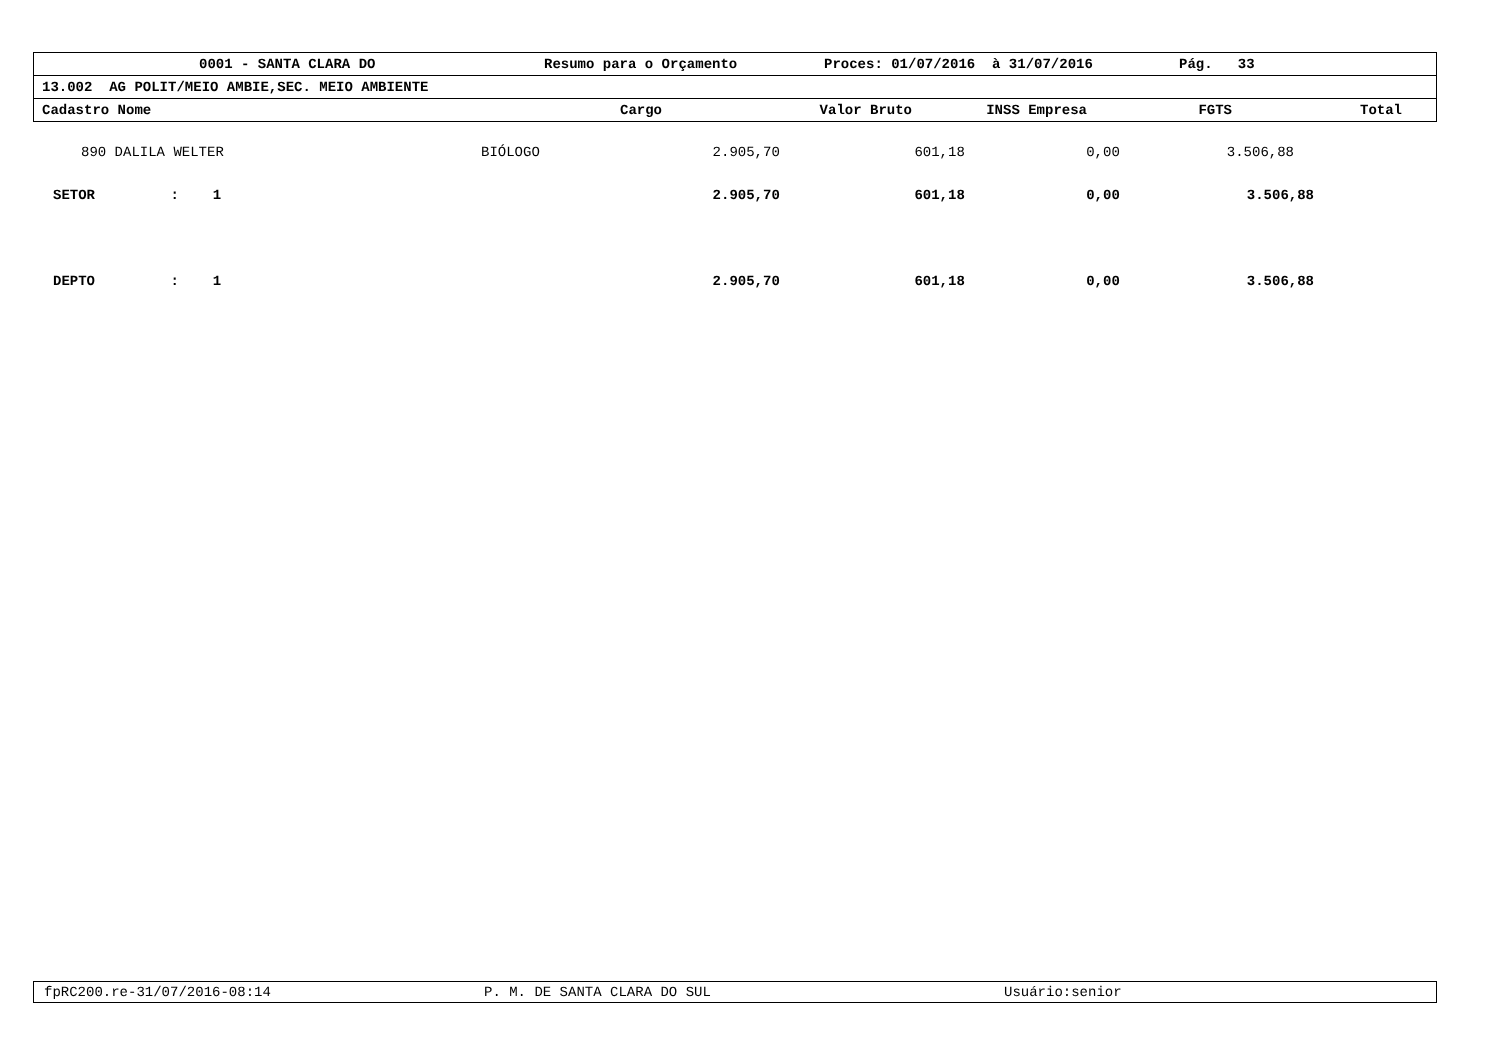0001 - SANTA CLARA DO Resumo para o Orçamento Proces: 01/07/2016 à 31/07/2016 Pág. 33
13.002 AG POLIT/MEIO AMBIE,SEC. MEIO AMBIENTE
Cadastro Nome Cargo Valor Bruto INSS Empresa FGTS Total
| 890 DALILA WELTER | BIÓLOGO | 2.905,70 | 601,18 | 0,00 | 3.506,88 |
| SETOR : 1 | | 2.905,70 | 601,18 | 0,00 | 3.506,88 |
| DEPTO : 1 | | 2.905,70 | 601,18 | 0,00 | 3.506,88 |
fpRC200.re-31/07/2016-08:14 P. M. DE SANTA CLARA DO SUL Usuário:senior